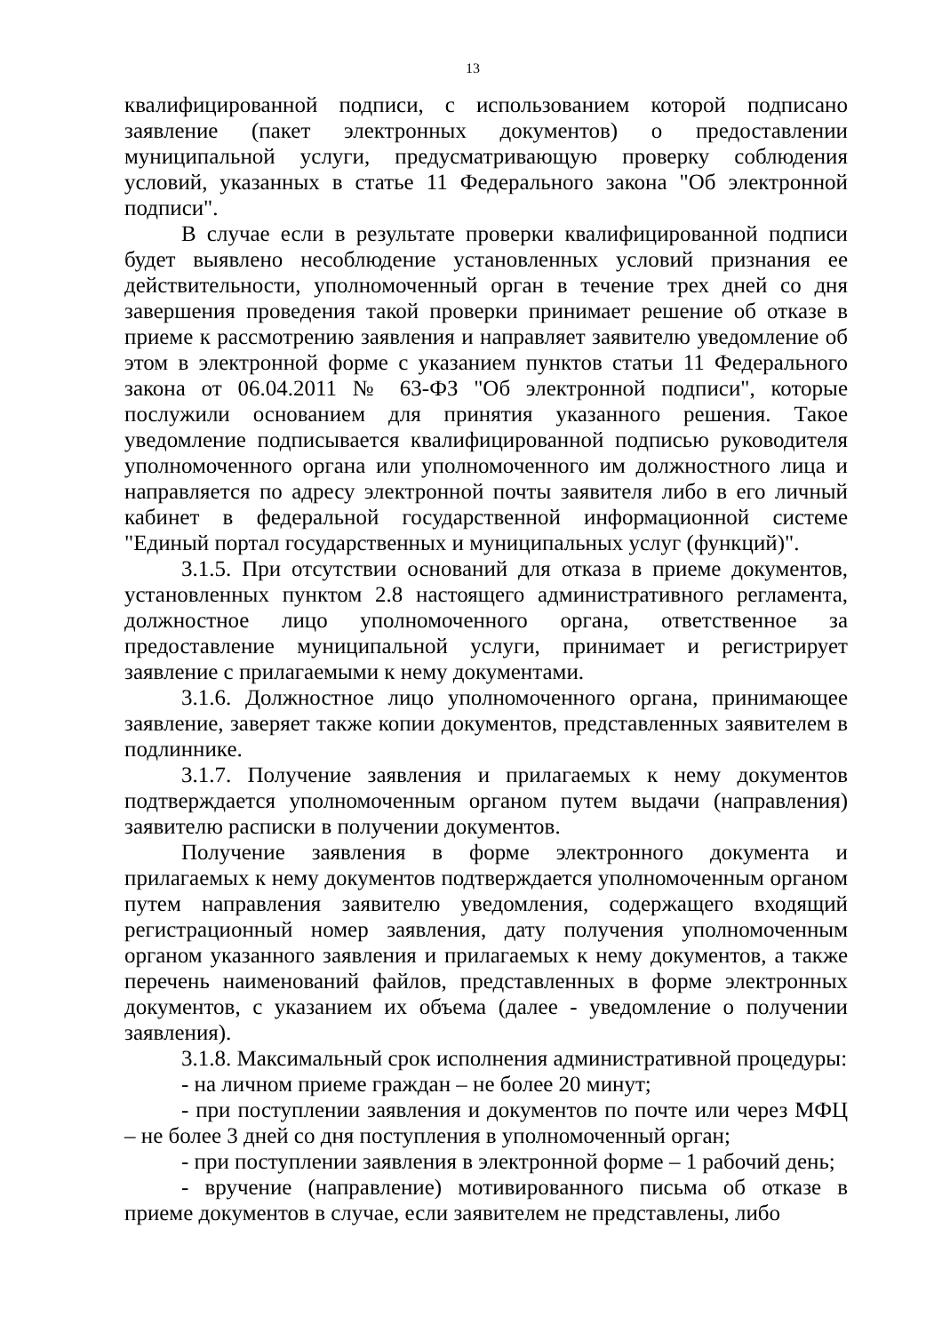13
квалифицированной подписи, с использованием которой подписано заявление (пакет электронных документов) о предоставлении муниципальной услуги, предусматривающую проверку соблюдения условий, указанных в статье 11 Федерального закона "Об электронной подписи".
В случае если в результате проверки квалифицированной подписи будет выявлено несоблюдение установленных условий признания ее действительности, уполномоченный орган в течение трех дней со дня завершения проведения такой проверки принимает решение об отказе в приеме к рассмотрению заявления и направляет заявителю уведомление об этом в электронной форме с указанием пунктов статьи 11 Федерального закона от 06.04.2011 № 63-ФЗ "Об электронной подписи", которые послужили основанием для принятия указанного решения. Такое уведомление подписывается квалифицированной подписью руководителя уполномоченного органа или уполномоченного им должностного лица и направляется по адресу электронной почты заявителя либо в его личный кабинет в федеральной государственной информационной системе "Единый портал государственных и муниципальных услуг (функций)".
3.1.5. При отсутствии оснований для отказа в приеме документов, установленных пунктом 2.8 настоящего административного регламента, должностное лицо уполномоченного органа, ответственное за предоставление муниципальной услуги, принимает и регистрирует заявление с прилагаемыми к нему документами.
3.1.6. Должностное лицо уполномоченного органа, принимающее заявление, заверяет также копии документов, представленных заявителем в подлиннике.
3.1.7. Получение заявления и прилагаемых к нему документов подтверждается уполномоченным органом путем выдачи (направления) заявителю расписки в получении документов.
Получение заявления в форме электронного документа и прилагаемых к нему документов подтверждается уполномоченным органом путем направления заявителю уведомления, содержащего входящий регистрационный номер заявления, дату получения уполномоченным органом указанного заявления и прилагаемых к нему документов, а также перечень наименований файлов, представленных в форме электронных документов, с указанием их объема (далее - уведомление о получении заявления).
3.1.8. Максимальный срок исполнения административной процедуры:
- на личном приеме граждан – не более 20 минут;
- при поступлении заявления и документов по почте или через МФЦ – не более 3 дней со дня поступления в уполномоченный орган;
- при поступлении заявления в электронной форме – 1 рабочий день;
- вручение (направление) мотивированного письма об отказе в приеме документов в случае, если заявителем не представлены, либо